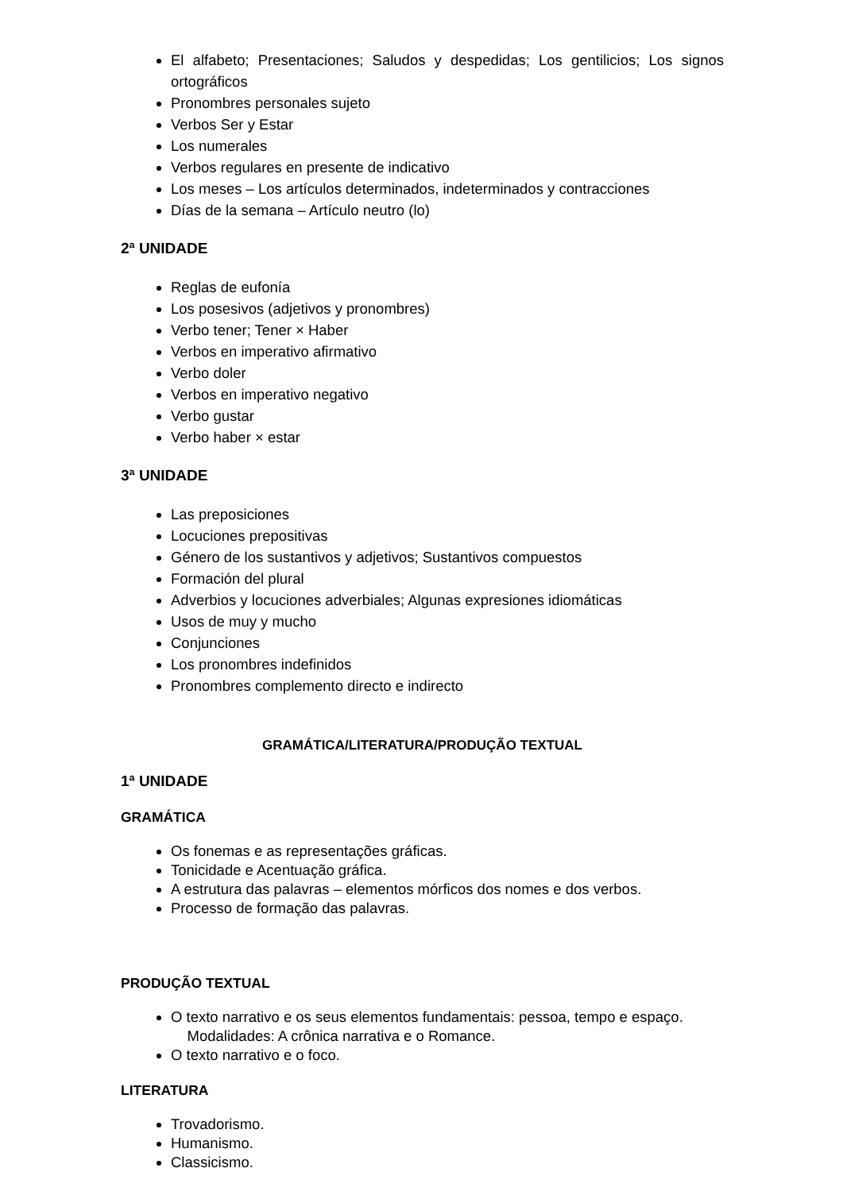El alfabeto; Presentaciones; Saludos y despedidas; Los gentilicios; Los signos ortográficos
Pronombres personales sujeto
Verbos Ser y Estar
Los numerales
Verbos regulares en presente de indicativo
Los meses – Los artículos determinados, indeterminados y contracciones
Días de la semana – Artículo neutro (lo)
2ª UNIDADE
Reglas de eufonía
Los posesivos (adjetivos y pronombres)
Verbo tener; Tener × Haber
Verbos en imperativo afirmativo
Verbo doler
Verbos en imperativo negativo
Verbo gustar
Verbo haber × estar
3ª UNIDADE
Las preposiciones
Locuciones prepositivas
Género de los sustantivos y adjetivos; Sustantivos compuestos
Formación del plural
Adverbios y locuciones adverbiales; Algunas expresiones idiomáticas
Usos de muy y mucho
Conjunciones
Los pronombres indefinidos
Pronombres complemento directo e indirecto
GRAMÁTICA/LITERATURA/PRODUÇÃO TEXTUAL
1ª UNIDADE
GRAMÁTICA
Os fonemas e as representações gráficas.
Tonicidade e Acentuação gráfica.
A estrutura das palavras – elementos mórficos dos nomes e dos verbos.
Processo de formação das palavras.
PRODUÇÃO TEXTUAL
O texto narrativo e os seus elementos fundamentais: pessoa, tempo e espaço.
Modalidades: A crônica narrativa e o Romance.
O texto narrativo e o foco.
LITERATURA
Trovadorismo.
Humanismo.
Classicismo.